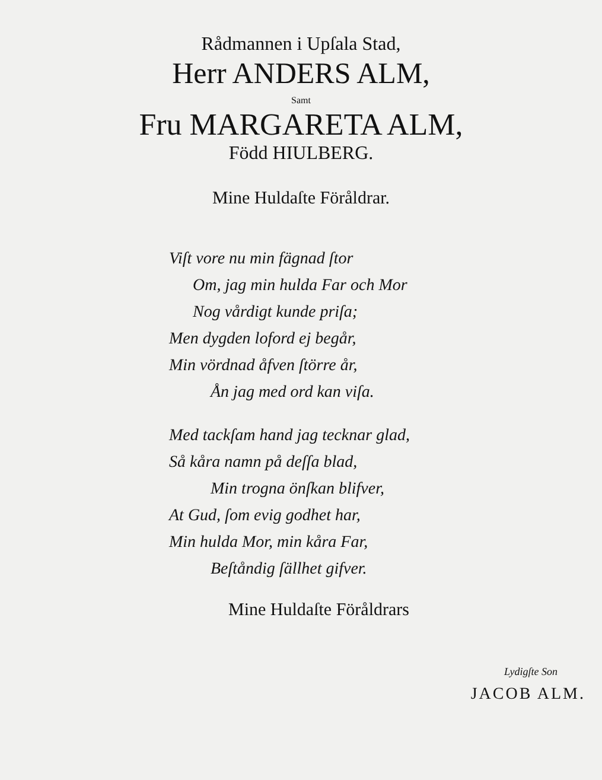Rådmannen i Upſala Stad,
Herr ANDERS ALM,
Samt
Fru MARGARETA ALM,
Född HIULBERG.
Mine Huldaſte Föråldrar.
Viſt vore nu min fägnad ſtor
Om, jag min hulda Far och Mor
Nog vårdigt kunde priſa;
Men dygden loford ej begår,
Min vördnad åfven ſtörre år,
Ån jag med ord kan viſa.
Med tackſam hand jag tecknar glad,
Så kåra namn på deſſa blad,
Min trogna önſkan blifver,
At Gud, ſom evig godhet har,
Min hulda Mor, min kåra Far,
Beſtåndig ſällhet gifver.
Mine Huldaſte Föråldrars
Lydigſte Son
JACOB ALM.